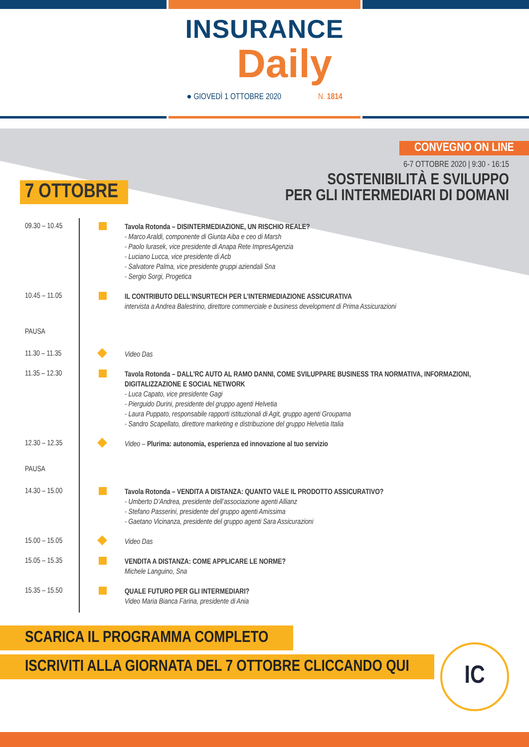INSURANCE
Daily
● GIOVEDÌ 1 OTTOBRE 2020 N. 1814
CONVEGNO ON LINE
6-7 OTTOBRE 2020 | 9:30 - 16:15
7 OTTOBRE
SOSTENIBILITÀ E SVILUPPO
PER GLI INTERMEDIARI DI DOMANI
09.30 – 10.45
Tavola Rotonda – DISINTERMEDIAZIONE, UN RISCHIO REALE?
- Marco Araldi, componente di Giunta Aiba e ceo di Marsh
- Paolo Iurasek, vice presidente di Anapa Rete ImpresAgenzia
- Luciano Lucca, vice presidente di Acb
- Salvatore Palma, vice presidente gruppi aziendali Sna
- Sergio Sorgi, Progetica
10.45 – 11.05
IL CONTRIBUTO DELL’INSURTECH PER L’INTERMEDIAZIONE ASSICURATIVA
intervista a Andrea Balestrino, direttore commerciale e business development di Prima Assicurazioni
PAUSA
11.30 – 11.35
Video Das
11.35 – 12.30
Tavola Rotonda – DALL’RC AUTO AL RAMO DANNI, COME SVILUPPARE BUSINESS TRA NORMATIVA, INFORMAZIONI, DIGITALIZZAZIONE E SOCIAL NETWORK
- Luca Capato, vice presidente Gagi
- Pierguido Durini, presidente del gruppo agenti Helvetia
- Laura Puppato, responsabile rapporti istituzionali di Agit, gruppo agenti Groupama
- Sandro Scapellato, direttore marketing e distribuzione del gruppo Helvetia Italia
12.30 – 12.35
Video – Plurima: autonomia, esperienza ed innovazione al tuo servizio
PAUSA
14.30 – 15.00
Tavola Rotonda – VENDITA A DISTANZA: QUANTO VALE IL PRODOTTO ASSICURATIVO?
- Umberto D’Andrea, presidente dell’associazione agenti Allianz
- Stefano Passerini, presidente del gruppo agenti Amissima
- Gaetano Vicinanza, presidente del gruppo agenti Sara Assicurazioni
15.00 – 15.05
Video Das
15.05 – 15.35
VENDITA A DISTANZA: COME APPLICARE LE NORME?
Michele Languino, Sna
15.35 – 15.50
QUALE FUTURO PER GLI INTERMEDIARI?
Video Maria Bianca Farina, presidente di Ania
SCARICA IL PROGRAMMA COMPLETO
ISCRIVITI ALLA GIORNATA DEL 7 OTTOBRE CLICCANDO QUI
IC